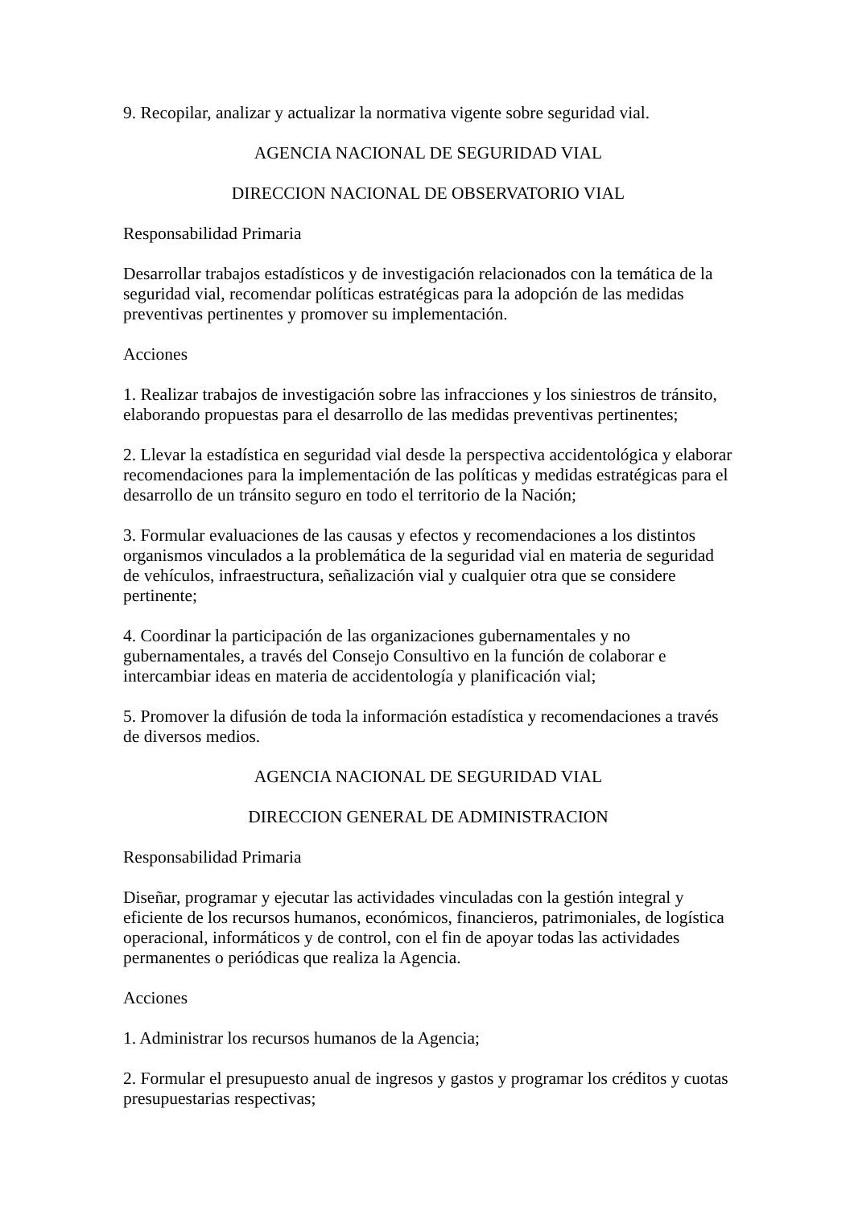9. Recopilar, analizar y actualizar la normativa vigente sobre seguridad vial.
AGENCIA NACIONAL DE SEGURIDAD VIAL
DIRECCION NACIONAL DE OBSERVATORIO VIAL
Responsabilidad Primaria
Desarrollar trabajos estadísticos y de investigación relacionados con la temática de la seguridad vial, recomendar políticas estratégicas para la adopción de las medidas preventivas pertinentes y promover su implementación.
Acciones
1. Realizar trabajos de investigación sobre las infracciones y los siniestros de tránsito, elaborando propuestas para el desarrollo de las medidas preventivas pertinentes;
2. Llevar la estadística en seguridad vial desde la perspectiva accidentológica y elaborar recomendaciones para la implementación de las políticas y medidas estratégicas para el desarrollo de un tránsito seguro en todo el territorio de la Nación;
3. Formular evaluaciones de las causas y efectos y recomendaciones a los distintos organismos vinculados a la problemática de la seguridad vial en materia de seguridad de vehículos, infraestructura, señalización vial y cualquier otra que se considere pertinente;
4. Coordinar la participación de las organizaciones gubernamentales y no gubernamentales, a través del Consejo Consultivo en la función de colaborar e intercambiar ideas en materia de accidentología y planificación vial;
5. Promover la difusión de toda la información estadística y recomendaciones a través de diversos medios.
AGENCIA NACIONAL DE SEGURIDAD VIAL
DIRECCION GENERAL DE ADMINISTRACION
Responsabilidad Primaria
Diseñar, programar y ejecutar las actividades vinculadas con la gestión integral y eficiente de los recursos humanos, económicos, financieros, patrimoniales, de logística operacional, informáticos y de control, con el fin de apoyar todas las actividades permanentes o periódicas que realiza la Agencia.
Acciones
1. Administrar los recursos humanos de la Agencia;
2. Formular el presupuesto anual de ingresos y gastos y programar los créditos y cuotas presupuestarias respectivas;